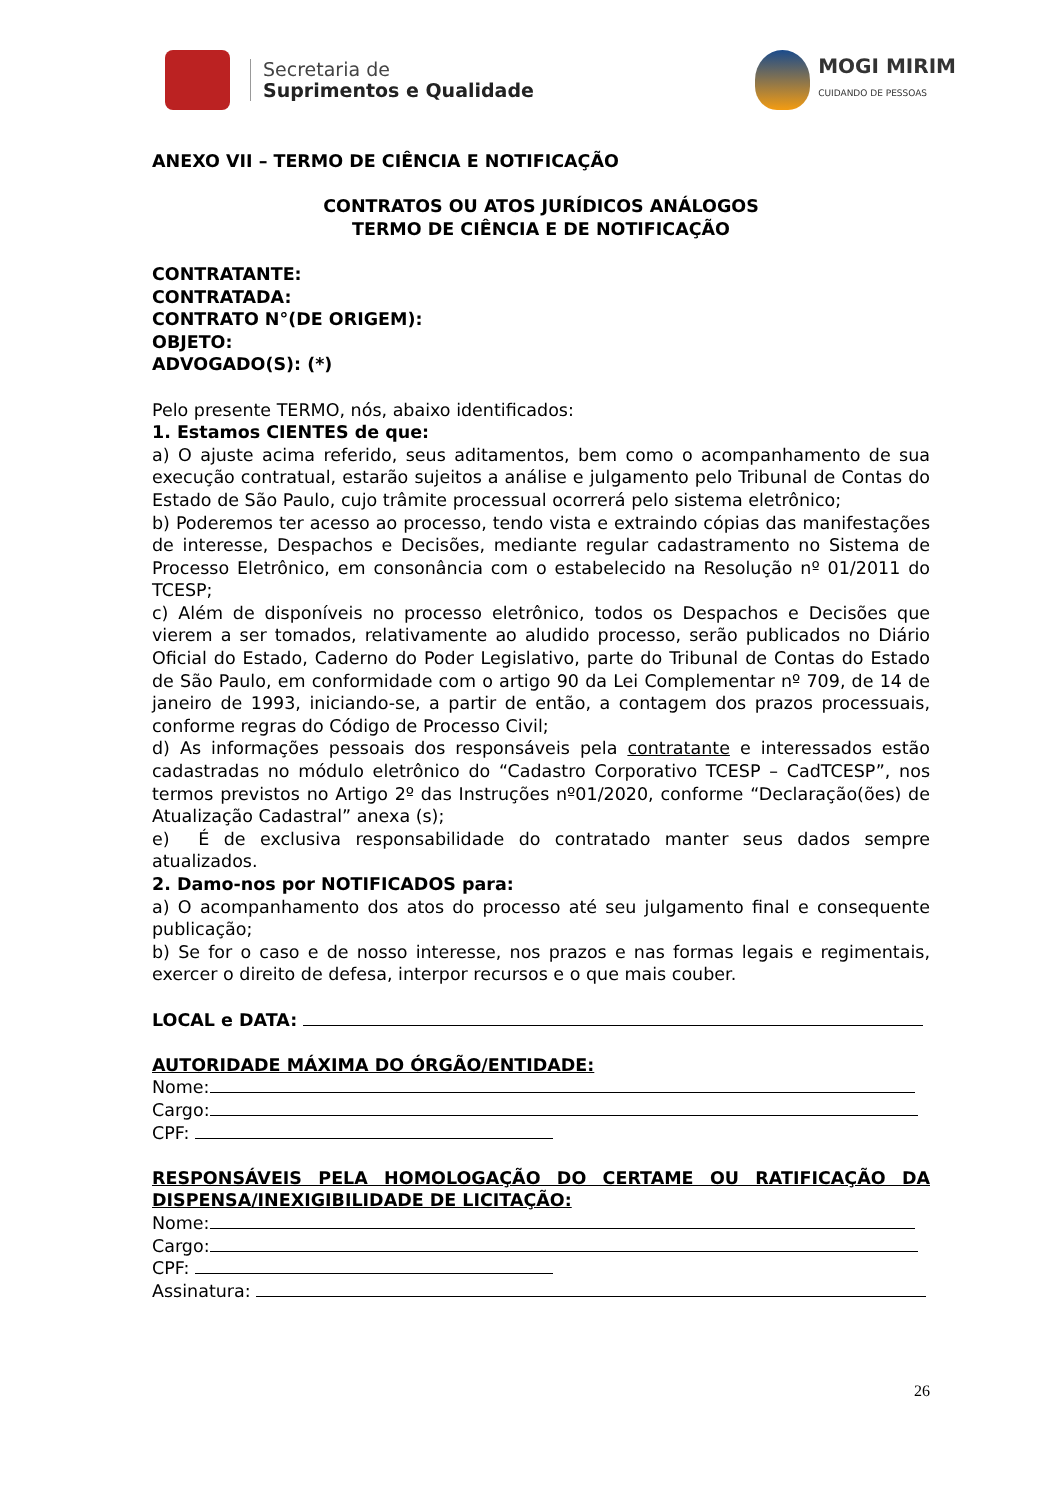Secretaria de
Suprimentos e Qualidade
MOGI MIRIM
CUIDANDO DE PESSOAS
ANEXO VII – TERMO DE CIÊNCIA E NOTIFICAÇÃO
CONTRATOS OU ATOS JURÍDICOS ANÁLOGOS
TERMO DE CIÊNCIA E DE NOTIFICAÇÃO
CONTRATANTE:
CONTRATADA:
CONTRATO N°(DE ORIGEM):
OBJETO:
ADVOGADO(S): (*)
Pelo presente TERMO, nós, abaixo identificados:
1. Estamos CIENTES de que:
a) O ajuste acima referido, seus aditamentos, bem como o acompanhamento de sua execução contratual, estarão sujeitos a análise e julgamento pelo Tribunal de Contas do Estado de São Paulo, cujo trâmite processual ocorrerá pelo sistema eletrônico;
b) Poderemos ter acesso ao processo, tendo vista e extraindo cópias das manifestações de interesse, Despachos e Decisões, mediante regular cadastramento no Sistema de Processo Eletrônico, em consonância com o estabelecido na Resolução nº 01/2011 do TCESP;
c) Além de disponíveis no processo eletrônico, todos os Despachos e Decisões que vierem a ser tomados, relativamente ao aludido processo, serão publicados no Diário Oficial do Estado, Caderno do Poder Legislativo, parte do Tribunal de Contas do Estado de São Paulo, em conformidade com o artigo 90 da Lei Complementar nº 709, de 14 de janeiro de 1993, iniciando-se, a partir de então, a contagem dos prazos processuais, conforme regras do Código de Processo Civil;
d) As informações pessoais dos responsáveis pela contratante e interessados estão cadastradas no módulo eletrônico do “Cadastro Corporativo TCESP – CadTCESP”, nos termos previstos no Artigo 2º das Instruções nº01/2020, conforme “Declaração(ões) de Atualização Cadastral” anexa (s);
e) É de exclusiva responsabilidade do contratado manter seus dados sempre atualizados.
2. Damo-nos por NOTIFICADOS para:
a) O acompanhamento dos atos do processo até seu julgamento final e consequente publicação;
b) Se for o caso e de nosso interesse, nos prazos e nas formas legais e regimentais, exercer o direito de defesa, interpor recursos e o que mais couber.
LOCAL e DATA:
AUTORIDADE MÁXIMA DO ÓRGÃO/ENTIDADE:
Nome:
Cargo:
CPF:
RESPONSÁVEIS PELA HOMOLOGAÇÃO DO CERTAME OU RATIFICAÇÃO DA DISPENSA/INEXIGIBILIDADE DE LICITAÇÃO:
Nome:
Cargo:
CPF:
Assinatura:
26